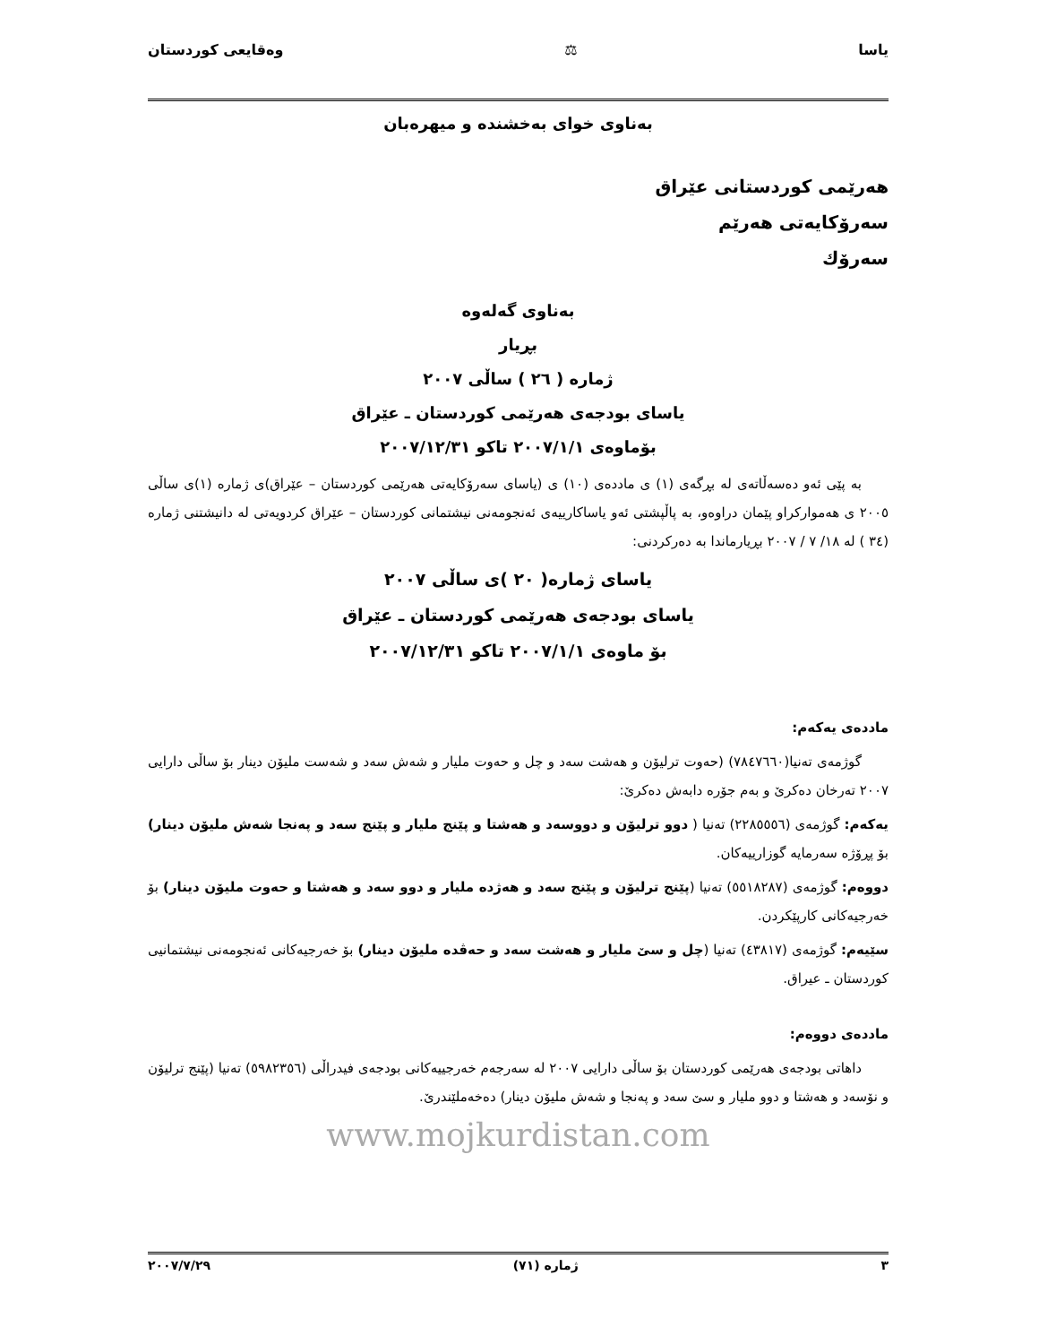یاسا ⚖ وەقایعی کوردستان
بەناوی خوای بەخشندە و میهرەبان
هەرێمی کوردستانی عێراق
سەرۆکایەتی هەرێم
سەرۆك
بەناوی گەلەوە
بڕیار
ژمارە ( ٢٦ ) ساڵی ٢٠٠٧
یاسای بودجەی هەرێمی کوردستان ـ عێراق
بۆماوەی ٢٠٠٧/١/١ تاکو ٢٠٠٧/١٢/٣١
بە پێی ئەو دەسەڵاتەی لە بڕگەی (١) ی ماددەی (١٠) ی (یاسای سەرۆکایەتی هەرێمی کوردستان – عێراق)ی ژمارە (١)ی ساڵی ٢٠٠٥ ی هەموارکراو پێمان دراوەو، بە پاڵپشتی ئەو یاساکارییەی ئەنجومەنی نیشتمانی کوردستان – عێراق کردویەتی لە دانیشتنی ژمارە (٣٤ ) لە ١٨/ ٧ / ٢٠٠٧ بڕیارماندا بە دەرکردنی:
یاسای ژمارە( ٢٠ )ی ساڵی ٢٠٠٧
یاسای بودجەی هەرێمی کوردستان ـ عێراق
بۆ ماوەی ٢٠٠٧/١/١ تاکو ٢٠٠٧/١٢/٣١
ماددەی یەکەم:
گوژمەی تەنیا(٧٨٤٧٦٦٠) (حەوت ترلیۆن و هەشت سەد و چل و حەوت ملیار و شەش سەد و شەست ملیۆن دینار بۆ ساڵی دارایی ٢٠٠٧ تەرخان دەکرێ و بەم جۆرە دابەش دەکرێ:
یەکەم: گوژمەی (٢٢٨٥٥٥٦) تەنیا ( دوو ترلیۆن و دووسەد و هەشتا و پێنج ملیار و پێنج سەد و پەنجا شەش ملیۆن دینار) بۆ پڕۆژە سەرمایە گوزارییەکان.
دووەم: گوژمەی (٥٥١٨٢٨٧) تەنیا (پێنج ترلیۆن و پێنج سەد و هەژدە ملیار و دوو سەد و هەشتا و حەوت ملیۆن دینار) بۆ خەرجیەکانی کارپێکردن.
سێیەم: گوژمەی (٤٣٨١٧) تەنیا (چل و سێ ملیار و هەشت سەد و حەڤدە ملیۆن دینار) بۆ خەرجیەکانی ئەنجومەنی نیشتمانیی کوردستان ـ عیراق.
ماددەی دووەم:
داهاتی بودجەی هەرێمی کوردستان بۆ ساڵی دارایی ٢٠٠٧ لە سەرجەم خەرجییەکانی بودجەی فیدراڵی (٥٩٨٢٣٥٦) تەنیا (پێنج ترلیۆن و نۆسەد و هەشتا و دوو ملیار و سێ سەد و پەنجا و شەش ملیۆن دینار) دەخەملێندرێ.
www.mojkurdistan.com
٣ ژمارە (٧١) ٢٠٠٧/٧/٢٩